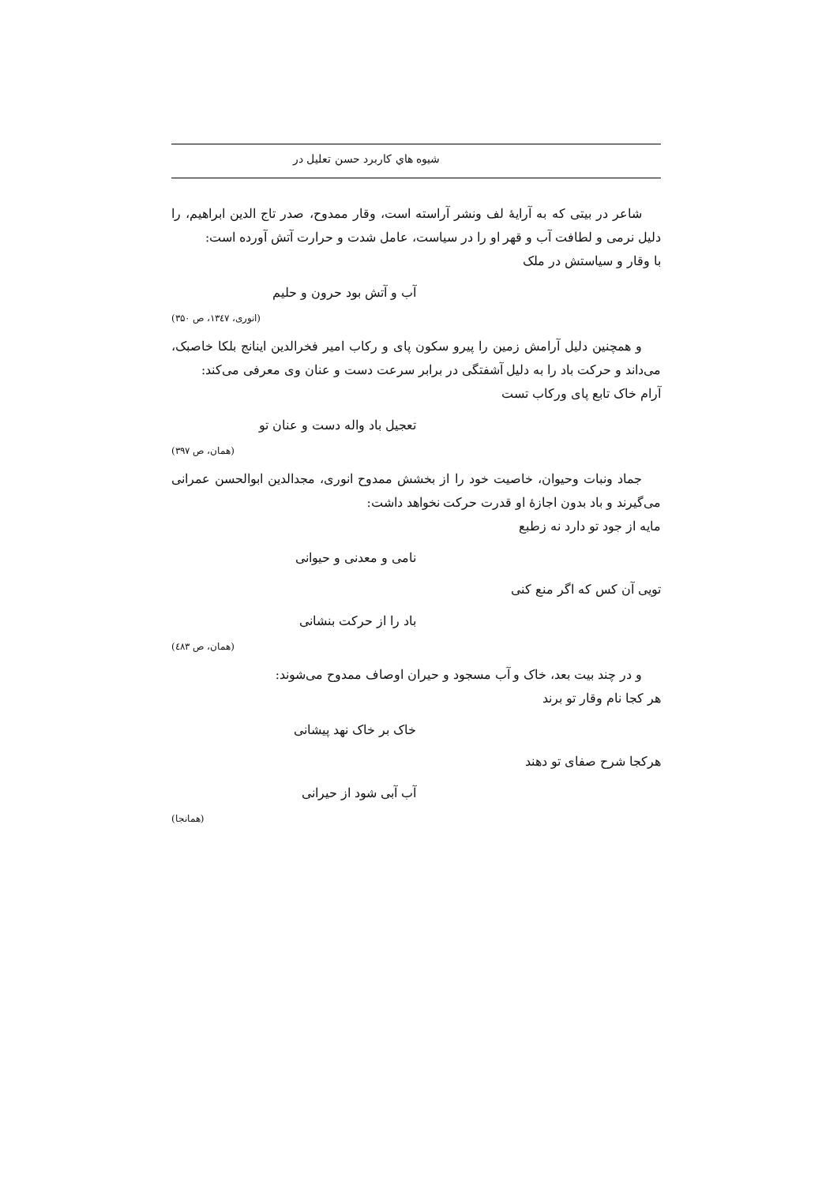شیوه هاي کاربرد حسن تعلیل در
شاعر در بیتی که به آرایهٔ لف ونشر آراسته است، وقار ممدوح، صدر تاج الدین ابراهیم، را دلیل نرمی و لطافت آب و قهر او را در سیاست، عامل شدت و حرارت آتش آورده است:
با وقار و سیاستش در ملک
آب و آتش بود حرون و حلیم
(انوری، ۱۳٤۷، ص ۳۵۰)
و همچنین دلیل آرامش زمین را پیرو سکون پای و رکاب امیر فخرالدین اینانج بلکا خاصبک، می‌داند و حرکت باد را به دلیل آشفتگی در برابر سرعت دست و عنان وی معرفی می‌کند:
آرام خاک تابع پای ورکاب تست
تعجیل باد واله دست و عنان تو
(همان، ص ۳۹۷)
جماد ونبات وحیوان، خاصیت خود را از بخشش ممدوح انوری، مجدالدین ابوالحسن عمرانی می‌گیرند و باد بدون اجازهٔ او قدرت حرکت نخواهد داشت:
مایه از جود تو دارد نه زطبع
نامی و معدنی و حیوانی
تویی آن کس که اگر منع کنی
باد را از حرکت بنشانی
(همان، ص ٤۸۳)
و در چند بیت بعد، خاک و آب مسجود و حیران اوصاف ممدوح می‌شوند:
هر کجا نام وقار تو برند
خاک بر خاک نهد پیشانی
هرکجا شرح صفای تو دهند
آب آبی شود از حیرانی
(همانجا)